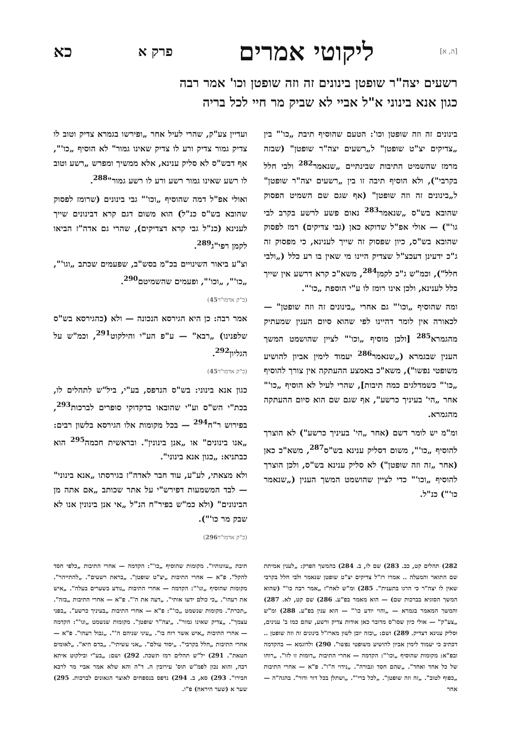[ה, א] ליקוטי אמרים פרק א כא
רשעים יצה"ר שופטן בינונים זה וזה שופטן וכו' אמר רבה
כגון אנא בינוני א"ל אביי לא שביק מר חיי לכל בריה
בינונים זה וזה שופטן וכו': הטעם שהוסיף תיבת „כו'" בין „צדיקים יצ"ט שופטן" ל„רשעים יצה"ר שופטן" (שבזה מרמז שהשמיט התיבות שבינתיים „שנאמר<sup>282</sup> ולבי חלל בקרבי"), ולא הוסיף תיבה זו בין „רשעים יצה"ר שופטן" ל„בינונים זה וזה שופטן" (אף שגם שם השמיט הפסוק שהובא בש"ס „שנאמר<sup>283</sup> נאום פשע לרשע בקרב לבי גו'") — אולי אפ"ל שדוקא כאן (גבי צדיקים) רמז לפסוק שהובא בש"ס, כיון שפסוק זה שייך לענינא, כי מפסוק זה ג"כ ידעינן דעכצ"ל שצדיק היינו מי שאין בו רע כלל („ולבי חלל"), וכמ"ש ג"כ לקמן<sup>284</sup>, משא"כ קרא דרשע אין שייך כלל לענינא, ולכן אינו רומז לו ע"י הוספת „כו'".
ומה שהוסיף „וכו'" גם אחרי „בינונים זה וזה שופטן" — לכאורה אין לומר דהיינו לפי שהוא סיום הענין שמעתיק מהגמרא<sup>285</sup> [ולכן מוסיף „וכו'" לציין שהושמט המשך הענין שבגמרא („שנאמר<sup>286</sup> יעמוד לימין אביון להושיע משופטי נפשו"), משא"כ באמצע ההעתקה אין צורך להוסיף „כו'" כשמדלגים כמה תיבות], שהרי לעיל לא הוסיף „כו'" אחר „הי' בעיניך כרשע", אף שגם שם הוא סיום ההעתקה מהגמרא.
ומ"מ יש לומר דשם (אחר „הי' בעיניך כרשע") לא הוצרך להוסיף „כו'", משום דסליק ענינא בש"ס<sup>287</sup>, משא"כ כאן (אחר „זה וזה שופטן") לא סליק ענינא בש"ס, ולכן הוצרך להוסיף „וכו'" כדי לציין שהושמט המשך הענין („שנאמר כו'") כנ"ל.
ועדיין צע"ק, שהרי לעיל אחר „ופירשו בגמרא צדיק וטוב לו צדיק גמור צדיק ורע לו צדיק שאינו גמור" לא הוסיף „כו'", אף דבש"ס לא סליק ענינא, אלא ממשיך ומפרש „רשע וטוב לו רשע שאינו גמור רשע ורע לו רשע גמור"<sup>288</sup>.
ואולי אפ"ל דמה שהוסיף „וכו'" גבי בינונים (שרומז לפסוק שהובא בש"ס כנ"ל) הוא משום דגם קרא דבינונים שייך לענינא (כנ"ל גבי קרא דצדיקים), שהרי גם אדה"ז הביאו לקמן רפי"ג<sup>289</sup>.
וצ"ע ביאור השינויים בכ"מ בסש"ב, שפעמים שכתב „וגו'", „כו'", „וכו'", ופעמים שהשמיטם<sup>290</sup>.
(כ"ק אדמו"ר45)
אמר רבה: כן היא הגירסא הנכונה — ולא (כהגירסא בש"ס שלפנינו) „רבא" — ע"פ הע"י והילקוט<sup>291</sup>, וכמ"ש על הגליון<sup>292</sup>.
(כ"ק אדמו"ר45)
כגון אנא בינוני: בש"ס הנדפס, בע"י, ביל"ש לתהלים לו, בכת"י הש"ס וע"י שהובאו בדקדוקי סופרים לברכות<sup>293</sup>, בפירוש ר"ח<sup>294</sup> — בכל מקומות אלו הגירסא בלשון רבים: „אנו בינונים" או „אנן בינונין". ובראשית חכמה<sup>295</sup> הוא כבתניא: „כגון אנא בינוני".
ולא מצאתי, לע"ע, עוד חבר לאדה"ז בגירסתו „אנא בינוני" — לבד המשמעות דפירש"י על אתר שכותב „אם אתה מן הבינונים" (ולא כמ"ש בפיר"ח הנ"ל „אי אנן בינונין אנו לא שבק מר כו'").
(כ"ק אדמו"ר296)
282) תהלים קט, כב. 283) שם לו, ב. 284) בהמשך הפרק: „לענין אמיתת שם התואר והמעלה .. אמרו רז"ל צדיקים יצ"ט שופטן שנאמר ולבי חלל בקרבי שאין לו יצה"ר כי הרגו בתענית". 285) ומ"ש לאח"ז „אמר רבה כו'" (שהוא המשך הסוגיא בברכות שם) — הוא מאמר בפ"ע. 286) שם קט, לא. 287) והמשך המאמר בגמרא — „והוי יודע כו'" — הוא ענין בפ"ע. 288) ומ"ש „צע"ק" — אולי כיון שסו"ס מדובר כאן אודות צדיק ורשע, שהם כמו ב' ענינים, וסליק ענינא דצדיק. 289) ושם: „ובזה יובן לשון מארז"ל בינונים זה וזה שופטן .. דכתיב כי יעמוד לימין אביון להושיע משופטי נפשו". 290) ולדוגמא — בהקדמה ובפ"א: מקומות שהוסיף „וכו'": הקדמה — אחרי התיבות „דומות זו לזו". „רוחו של כל אחד ואחד". „שהם חסד וגבורה". „נידוי ח"ו". פ"א — אחרי התיבות „כפוף לטוב". „זה וזה שופטן". „לכל ברי'". „ושתלן בכל דור ודור". בהגה"ה — אחר
תיבת „עוונותיו". מקומות שהוסיף „כו'": הקדמה — אחרי התיבות „כלפי חסד להקל". פ"א — אחרי התיבות „יצ"ט שופטן". „בראת רשעים". „להתייהר". מקומות שהוסיף „וגו'": הקדמה — אחרי התיבות „נודע בשערים בעלה". „איש את רעהו". „כי כולם ידעו אותי". „דעה את ה'". פ"א — אחרי התיבות „בזה". „תכרת". מקומות שנשמט „כו'": פ"א — אחרי התיבות „בעיניך כרשע". „בפני עצמך". „צדיק שאינו גמור". „יצה"ר שופטן". מקומות שנשמט „וגו'": הקדמה — אחרי התיבות „איש אשר רוח בו". „עיני שניהם ה'". „גבול רעהו". פ"א — אחרי התיבות „חלל בקרבי". „יסוד עולם". „אני עשיתי". „בדם היא". „לאומים חטאת". 291) יל"ש תהלים רמז תשכה. 292) ושם: „בע"י ובילקוט איתא רבה, והוא נכון לפמ"ש תוס' עירובין ה. ד"ה והא שלא אמר אביי מר לרבא חבירו". 293) סא, ב. 294) נדפס בנספחים לאוצר הגאונים לברכות. 295) שער א (שער היראה) פ"ו.